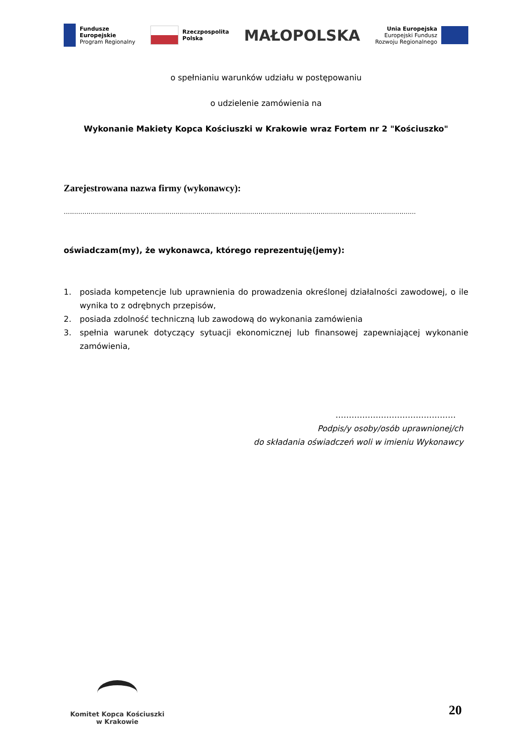Fundusze
Europejskie
Program Regionalny
Rzeczpospolita
Polska
MAŁOPOLSKA
Unia Europejska
Europejski Fundusz
Rozwoju Regionalnego
o spełnianiu warunków udziału w postępowaniu
o udzielenie zamówienia na
Wykonanie Makiety Kopca Kościuszki w Krakowie wraz Fortem nr 2 "Kościuszko"
Zarejestrowana nazwa firmy (wykonawcy):
..........................................................................................................................................................................
oświadczam(my), że wykonawca, którego reprezentuję(jemy):
1. posiada kompetencje lub uprawnienia do prowadzenia określonej działalności zawodowej, o ile wynika to z odrębnych przepisów,
2. posiada zdolność techniczną lub zawodową do wykonania zamówienia
3. spełnia warunek dotyczący sytuacji ekonomicznej lub finansowej zapewniającej wykonanie zamówienia,
………………………………………
Podpis/y osoby/osób uprawnionej/ch
do składania oświadczeń woli w imieniu Wykonawcy
Komitet Kopca Kościuszki
w Krakowie
20